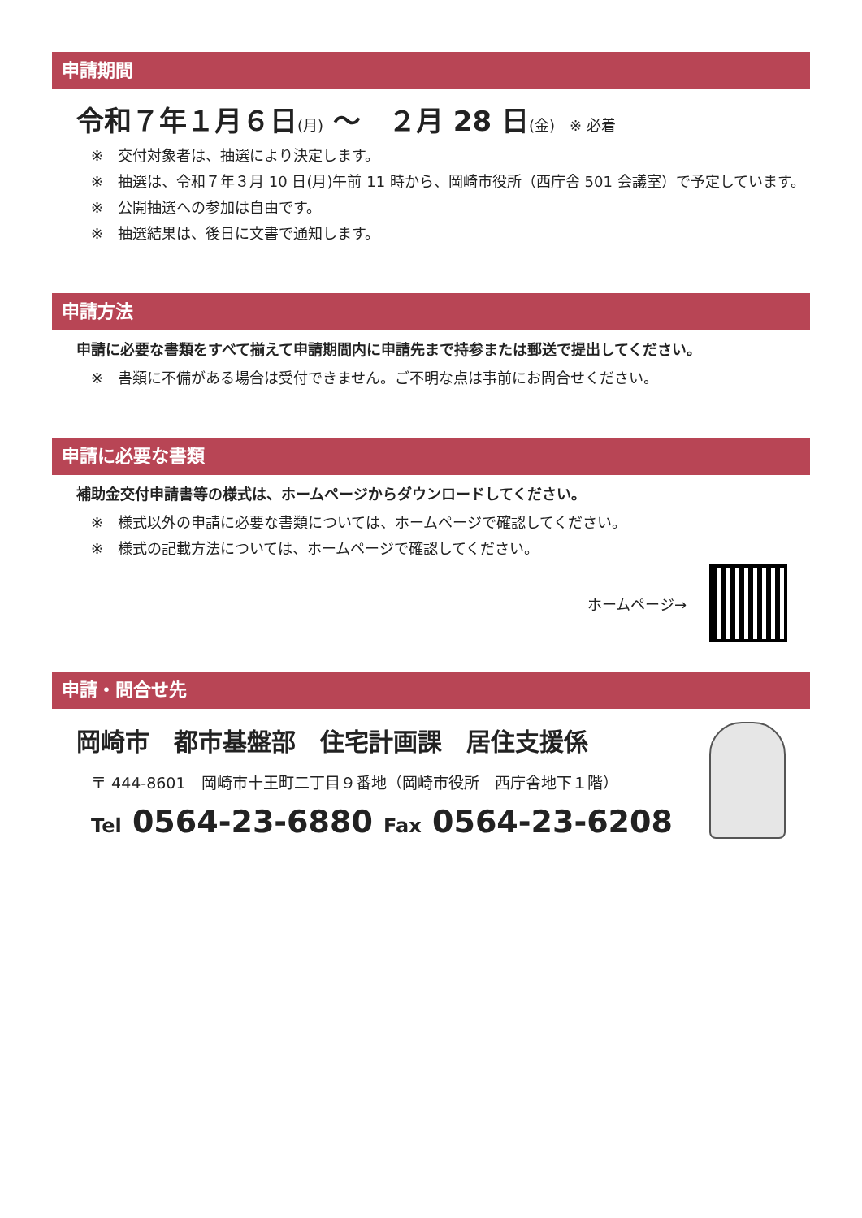申請期間
令和７年１月６日(月) ～　２月 28 日(金)　※ 必着
※　交付対象者は、抽選により決定します。
※　抽選は、令和７年３月 10 日(月)午前 11 時から、岡崎市役所（西庁舎 501 会議室）で予定しています。
※　公開抽選への参加は自由です。
※　抽選結果は、後日に文書で通知します。
申請方法
申請に必要な書類をすべて揃えて申請期間内に申請先まで持参または郵送で提出してください。
※　書類に不備がある場合は受付できません。ご不明な点は事前にお問合せください。
申請に必要な書類
補助金交付申請書等の様式は、ホームページからダウンロードしてください。
※　様式以外の申請に必要な書類については、ホームページで確認してください。
※　様式の記載方法については、ホームページで確認してください。
ホームページ→
申請・問合せ先
岡崎市　都市基盤部　住宅計画課　居住支援係
〒 444-8601　岡崎市十王町二丁目９番地（岡崎市役所　西庁舎地下１階）
Tel 0564-23-6880 Fax 0564-23-6208